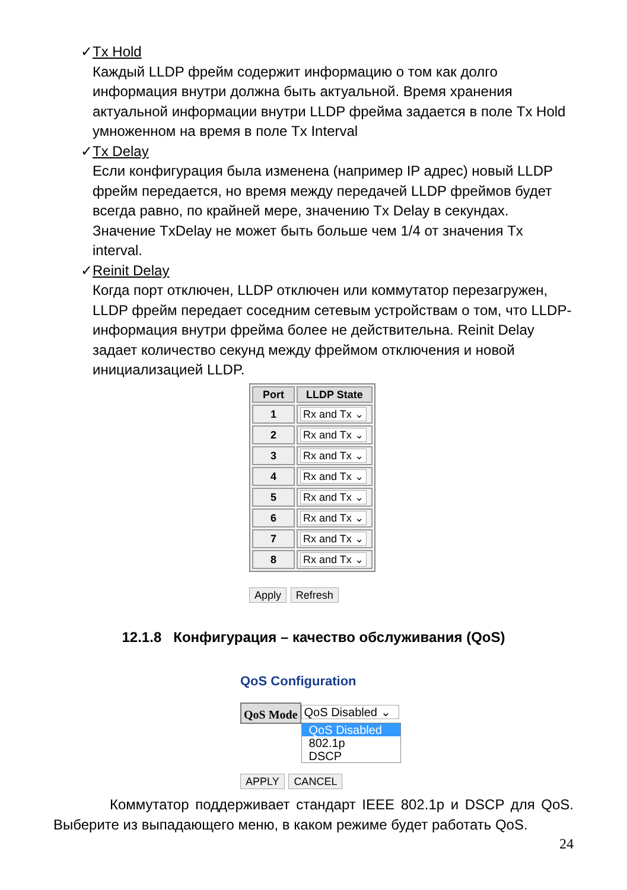✓ Tx Hold
Каждый LLDP фрейм содержит информацию о том как долго информация внутри должна быть актуальной. Время хранения актуальной информации внутри LLDP фрейма задается в поле Tx Hold умноженном на время в поле Tx Interval
✓ Tx Delay
Если конфигурация была изменена (например IP адрес) новый LLDP фрейм передается, но время между передачей LLDP фреймов будет всегда равно, по крайней мере, значению Tx Delay в секундах. Значение TxDelay не может быть больше чем 1/4 от значения Tx interval.
✓ Reinit Delay
Когда порт отключен, LLDP отключен или коммутатор перезагружен, LLDP фрейм передает соседним сетевым устройствам о том, что LLDP-информация внутри фрейма более не действительна. Reinit Delay задает количество секунд между фреймом отключения и новой инициализацией LLDP.
| Port | LLDP State |
| --- | --- |
| 1 | Rx and Tx ⌄ |
| 2 | Rx and Tx ⌄ |
| 3 | Rx and Tx ⌄ |
| 4 | Rx and Tx ⌄ |
| 5 | Rx and Tx ⌄ |
| 6 | Rx and Tx ⌄ |
| 7 | Rx and Tx ⌄ |
| 8 | Rx and Tx ⌄ |
Apply Refresh
12.1.8 Конфигурация – качество обслуживания (QoS)
QoS Configuration
QoS Mode
QoS Disabled ⌄
QoS Disabled
802.1p
DSCP
APPLY CANCEL
Коммутатор поддерживает стандарт IEEE 802.1p и DSCP для QoS. Выберите из выпадающего меню, в каком режиме будет работать QoS.
24